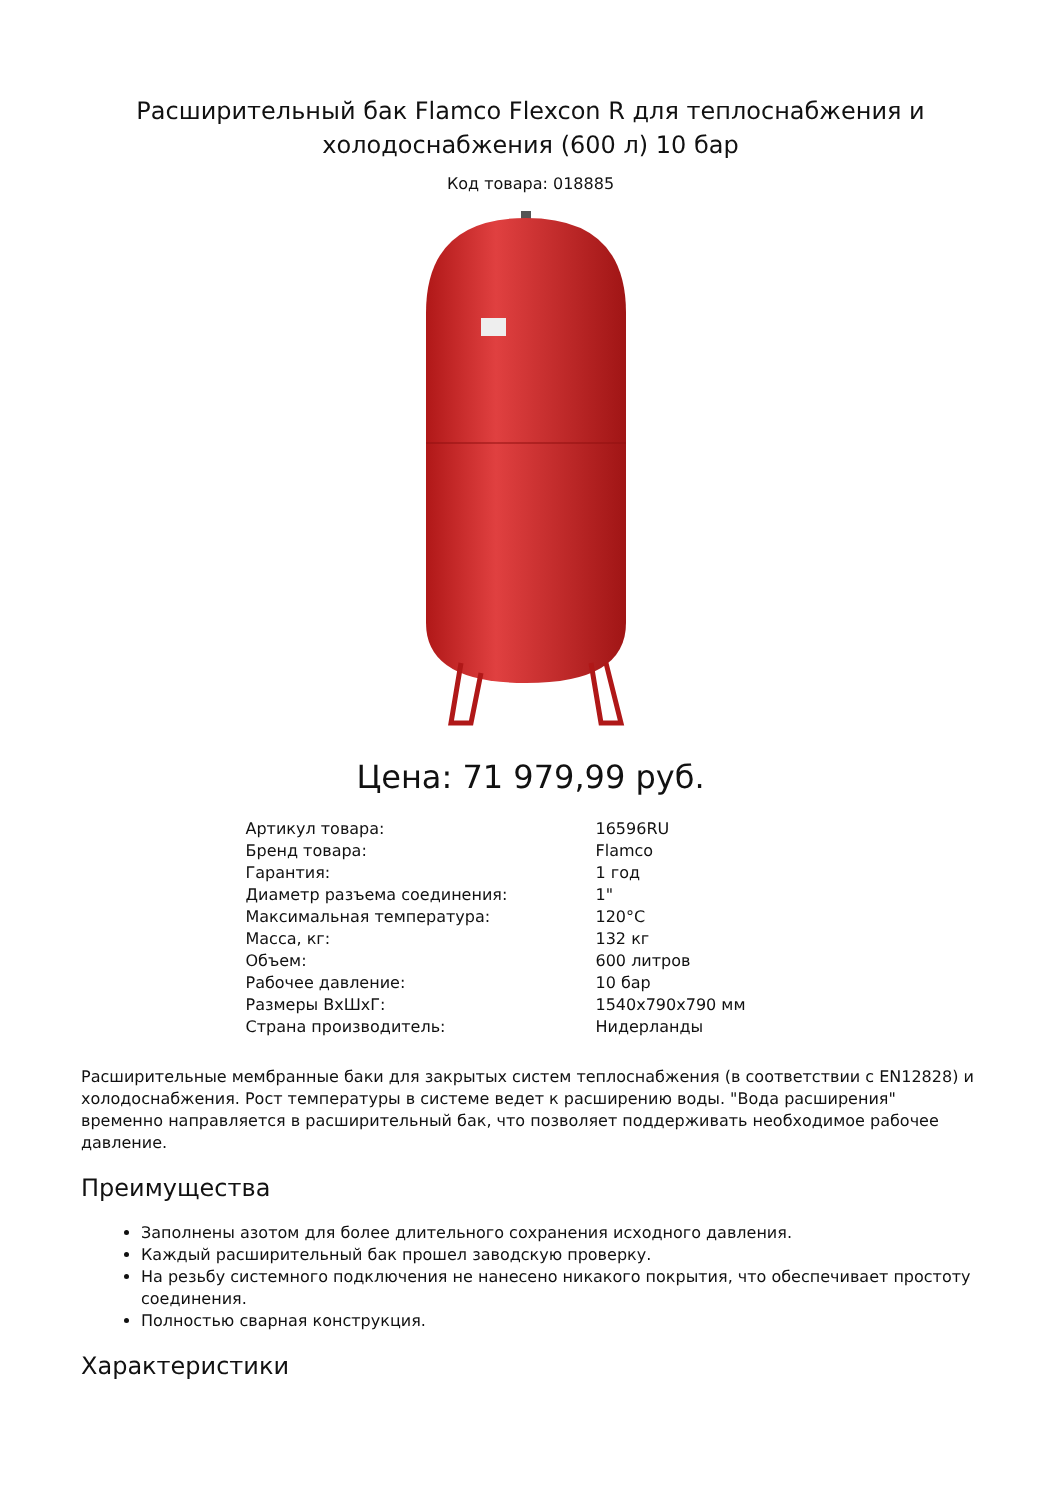Расширительный бак Flamco Flexcon R для теплоснабжения и холодоснабжения (600 л) 10 бар
Код товара: 018885
Цена: 71 979,99 руб.
| Артикул товара: | 16596RU |
| Бренд товара: | Flamco |
| Гарантия: | 1 год |
| Диаметр разъема соединения: | 1" |
| Максимальная температура: | 120°C |
| Масса, кг: | 132 кг |
| Объем: | 600 литров |
| Рабочее давление: | 10 бар |
| Размеры ВхШхГ: | 1540x790x790 мм |
| Страна производитель: | Нидерланды |
Расширительные мембранные баки для закрытых систем теплоснабжения (в соответствии с EN12828) и холодоснабжения. Рост температуры в системе ведет к расширению воды. "Вода расширения" временно направляется в расширительный бак, что позволяет поддерживать необходимое рабочее давление.
Преимущества
Заполнены азотом для более длительного сохранения исходного давления.
Каждый расширительный бак прошел заводскую проверку.
На резьбу системного подключения не нанесено никакого покрытия, что обеспечивает простоту соединения.
Полностью сварная конструкция.
Характеристики